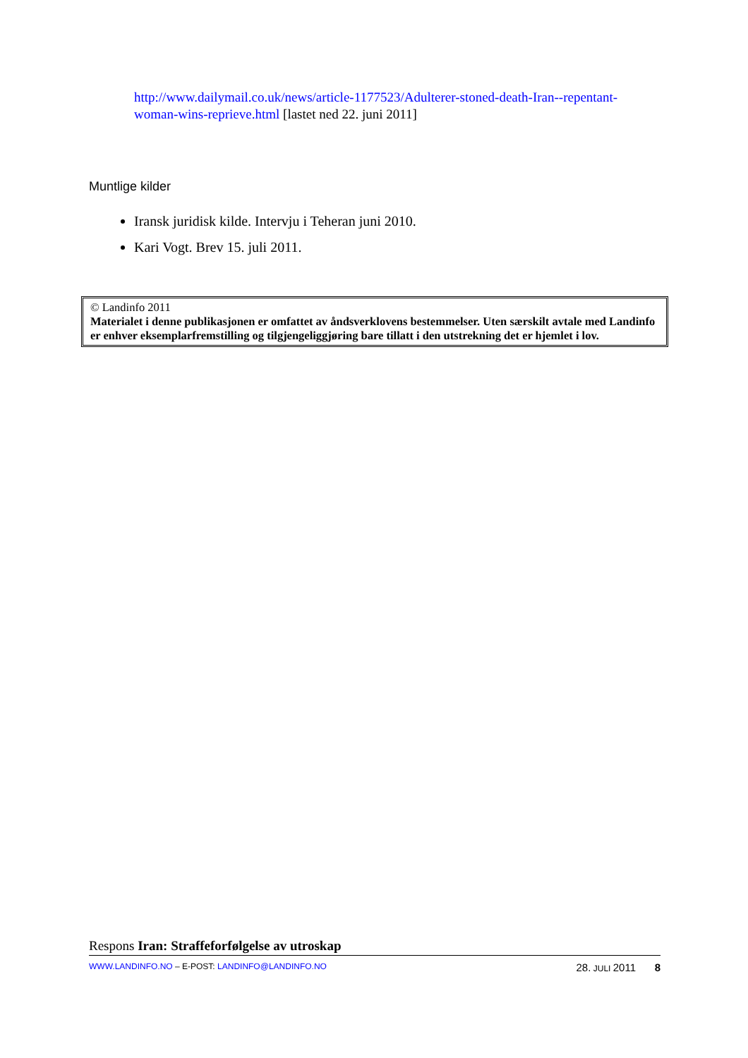http://www.dailymail.co.uk/news/article-1177523/Adulterer-stoned-death-Iran--repentant-woman-wins-reprieve.html [lastet ned 22. juni 2011]
Muntlige kilder
Iransk juridisk kilde. Intervju i Teheran juni 2010.
Kari Vogt. Brev 15. juli 2011.
© Landinfo 2011
Materialet i denne publikasjonen er omfattet av åndsverklovens bestemmelser. Uten særskilt avtale med Landinfo er enhver eksemplarfremstilling og tilgjengeliggjøring bare tillatt i den utstrekning det er hjemlet i lov.
Respons Iran: Straffeforfølgelse av utroskap
WWW.LANDINFO.NO – E-POST: LANDINFO@LANDINFO.NO 28. JULI 2011 8